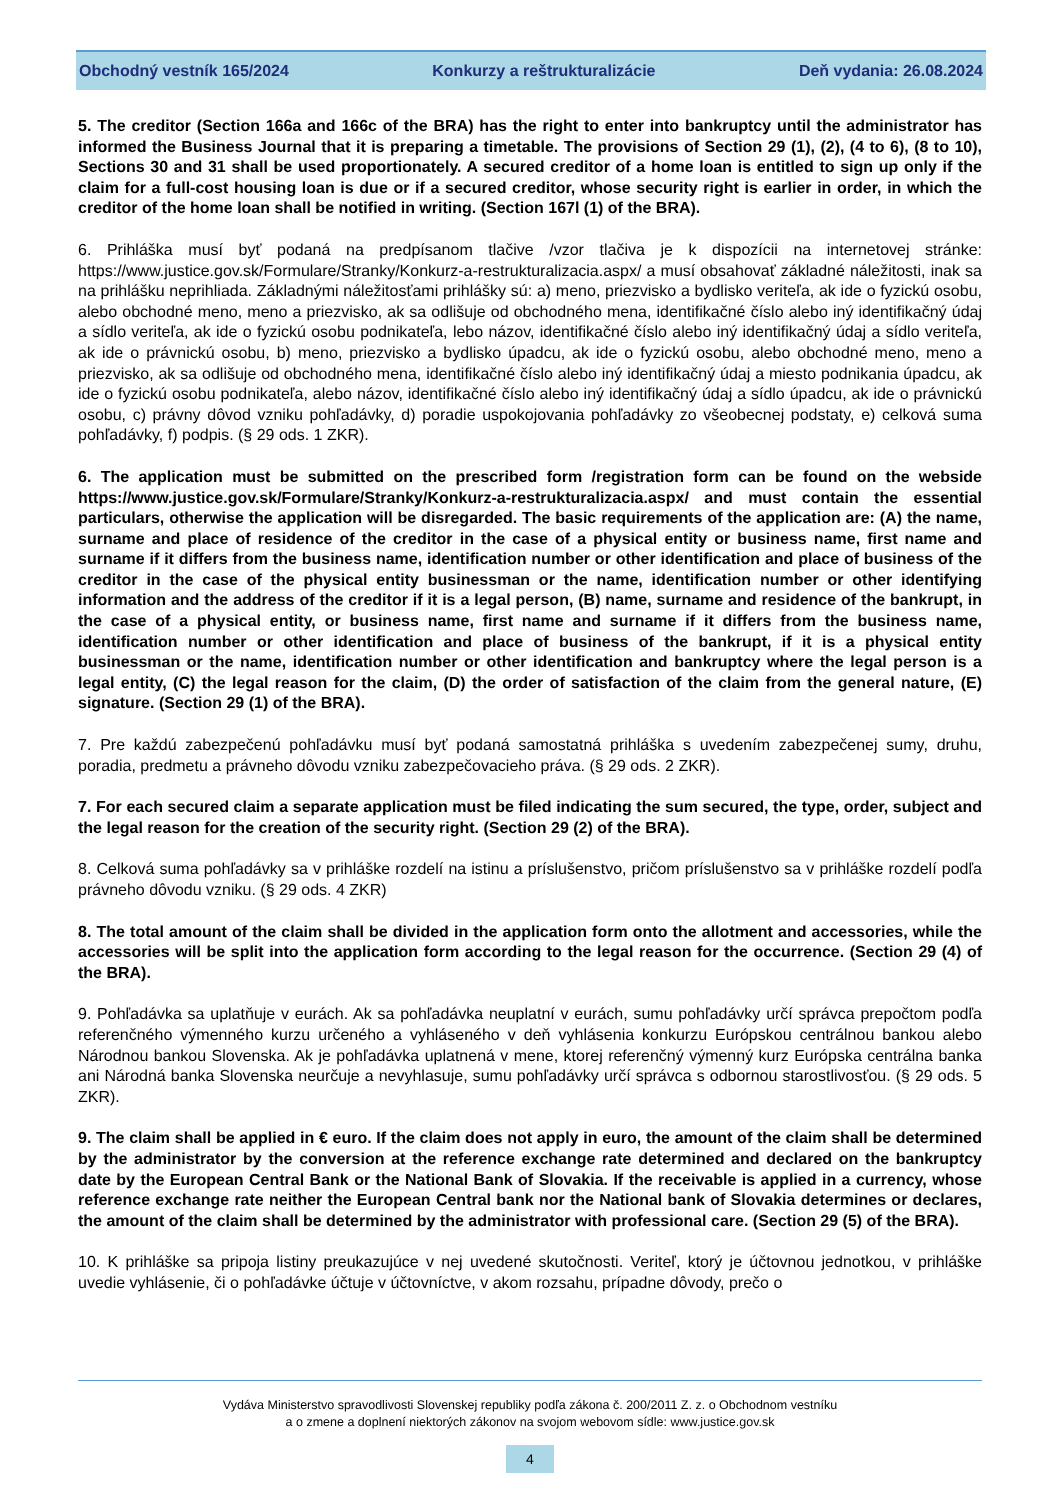Obchodný vestník 165/2024 Konkurzy a reštrukturalizácie Deň vydania: 26.08.2024
5. The creditor (Section 166a and 166c of the BRA) has the right to enter into bankruptcy until the administrator has informed the Business Journal that it is preparing a timetable. The provisions of Section 29 (1), (2), (4 to 6), (8 to 10), Sections 30 and 31 shall be used proportionately. A secured creditor of a home loan is entitled to sign up only if the claim for a full-cost housing loan is due or if a secured creditor, whose security right is earlier in order, in which the creditor of the home loan shall be notified in writing. (Section 167l (1) of the BRA).
6. Prihláška musí byť podaná na predpísanom tlačive /vzor tlačiva je k dispozícii na internetovej stránke: https://www.justice.gov.sk/Formulare/Stranky/Konkurz-a-restrukturalizacia.aspx/ a musí obsahovať základné náležitosti, inak sa na prihlášku neprihliada. Základnými náležitosťami prihlášky sú: a) meno, priezvisko a bydlisko veriteľa, ak ide o fyzickú osobu, alebo obchodné meno, meno a priezvisko, ak sa odlišuje od obchodného mena, identifikačné číslo alebo iný identifikačný údaj a sídlo veriteľa, ak ide o fyzickú osobu podnikateľa, lebo názov, identifikačné číslo alebo iný identifikačný údaj a sídlo veriteľa, ak ide o právnickú osobu, b) meno, priezvisko a bydlisko úpadcu, ak ide o fyzickú osobu, alebo obchodné meno, meno a priezvisko, ak sa odlišuje od obchodného mena, identifikačné číslo alebo iný identifikačný údaj a miesto podnikania úpadcu, ak ide o fyzickú osobu podnikateľa, alebo názov, identifikačné číslo alebo iný identifikačný údaj a sídlo úpadcu, ak ide o právnickú osobu, c) právny dôvod vzniku pohľadávky, d) poradie uspokojovania pohľadávky zo všeobecnej podstaty, e) celková suma pohľadávky, f) podpis. (§ 29 ods. 1 ZKR).
6. The application must be submitted on the prescribed form /registration form can be found on the webside https://www.justice.gov.sk/Formulare/Stranky/Konkurz-a-restrukturalizacia.aspx/ and must contain the essential particulars, otherwise the application will be disregarded. The basic requirements of the application are: (A) the name, surname and place of residence of the creditor in the case of a physical entity or business name, first name and surname if it differs from the business name, identification number or other identification and place of business of the creditor in the case of the physical entity businessman or the name, identification number or other identifying information and the address of the creditor if it is a legal person, (B) name, surname and residence of the bankrupt, in the case of a physical entity, or business name, first name and surname if it differs from the business name, identification number or other identification and place of business of the bankrupt, if it is a physical entity businessman or the name, identification number or other identification and bankruptcy where the legal person is a legal entity, (C) the legal reason for the claim, (D) the order of satisfaction of the claim from the general nature, (E) signature. (Section 29 (1) of the BRA).
7. Pre každú zabezpečenú pohľadávku musí byť podaná samostatná prihláška s uvedením zabezpečenej sumy, druhu, poradia, predmetu a právneho dôvodu vzniku zabezpečovacieho práva. (§ 29 ods. 2 ZKR).
7. For each secured claim a separate application must be filed indicating the sum secured, the type, order, subject and the legal reason for the creation of the security right. (Section 29 (2) of the BRA).
8. Celková suma pohľadávky sa v prihláške rozdelí na istinu a príslušenstvo, pričom príslušenstvo sa v prihláške rozdelí podľa právneho dôvodu vzniku. (§ 29 ods. 4 ZKR)
8. The total amount of the claim shall be divided in the application form onto the allotment and accessories, while the accessories will be split into the application form according to the legal reason for the occurrence. (Section 29 (4) of the BRA).
9. Pohľadávka sa uplatňuje v eurách. Ak sa pohľadávka neuplatní v eurách, sumu pohľadávky určí správca prepočtom podľa referenčného výmenného kurzu určeného a vyhláseného v deň vyhlásenia konkurzu Európskou centrálnou bankou alebo Národnou bankou Slovenska. Ak je pohľadávka uplatnená v mene, ktorej referenčný výmenný kurz Európska centrálna banka ani Národná banka Slovenska neurčuje a nevyhlasuje, sumu pohľadávky určí správca s odbornou starostlivosťou. (§ 29 ods. 5 ZKR).
9. The claim shall be applied in € euro. If the claim does not apply in euro, the amount of the claim shall be determined by the administrator by the conversion at the reference exchange rate determined and declared on the bankruptcy date by the European Central Bank or the National Bank of Slovakia. If the receivable is applied in a currency, whose reference exchange rate neither the European Central bank nor the National bank of Slovakia determines or declares, the amount of the claim shall be determined by the administrator with professional care. (Section 29 (5) of the BRA).
10. K prihláške sa pripoja listiny preukazujúce v nej uvedené skutočnosti. Veriteľ, ktorý je účtovnou jednotkou, v prihláške uvedie vyhlásenie, či o pohľadávke účtuje v účtovníctve, v akom rozsahu, prípadne dôvody, prečo o
Vydáva Ministerstvo spravodlivosti Slovenskej republiky podľa zákona č. 200/2011 Z. z. o Obchodnom vestníku
a o zmene a doplnení niektorých zákonov na svojom webovom sídle: www.justice.gov.sk
4